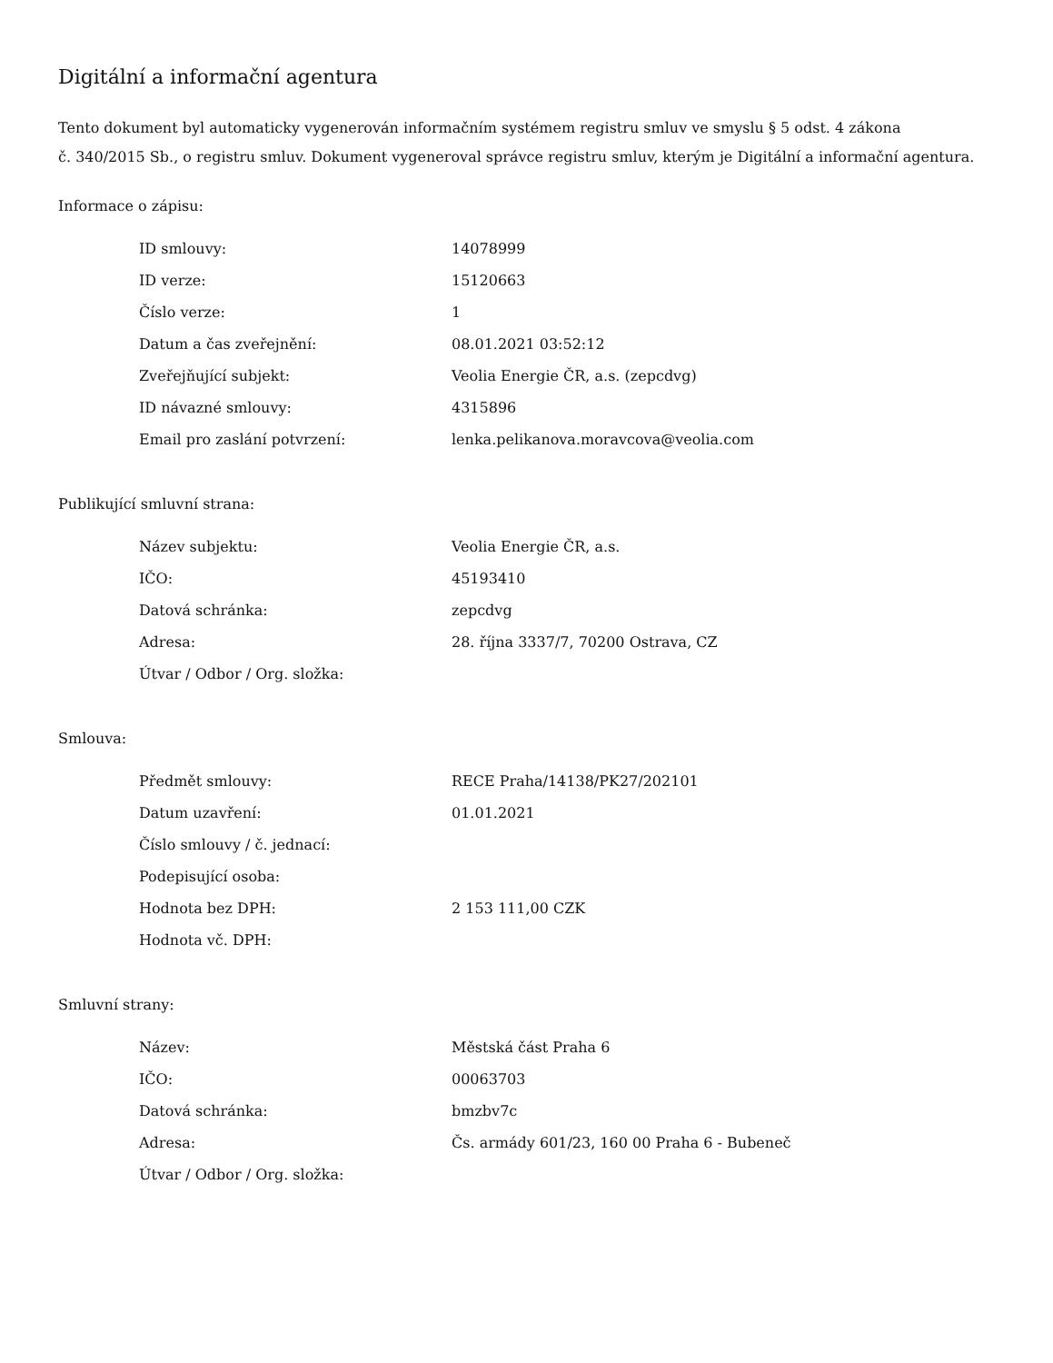Digitální a informační agentura
Tento dokument byl automaticky vygenerován informačním systémem registru smluv ve smyslu § 5 odst. 4 zákona
č. 340/2015 Sb., o registru smluv. Dokument vygeneroval správce registru smluv, kterým je Digitální a informační agentura.
Informace o zápisu:
| ID smlouvy: | 14078999 |
| ID verze: | 15120663 |
| Číslo verze: | 1 |
| Datum a čas zveřejnění: | 08.01.2021 03:52:12 |
| Zveřejňující subjekt: | Veolia Energie ČR, a.s. (zepcdvg) |
| ID návazné smlouvy: | 4315896 |
| Email pro zaslání potvrzení: | lenka.pelikanova.moravcova@veolia.com |
Publikující smluvní strana:
| Název subjektu: | Veolia Energie ČR, a.s. |
| IČO: | 45193410 |
| Datová schránka: | zepcdvg |
| Adresa: | 28. října 3337/7, 70200 Ostrava, CZ |
| Útvar / Odbor / Org. složka: | |
Smlouva:
| Předmět smlouvy: | RECE Praha/14138/PK27/202101 |
| Datum uzavření: | 01.01.2021 |
| Číslo smlouvy / č. jednací: | |
| Podepisující osoba: | |
| Hodnota bez DPH: | 2 153 111,00 CZK |
| Hodnota vč. DPH: | |
Smluvní strany:
| Název: | Městská část Praha 6 |
| IČO: | 00063703 |
| Datová schránka: | bmzbv7c |
| Adresa: | Čs. armády 601/23, 160 00 Praha 6 - Bubeneč |
| Útvar / Odbor / Org. složka: | |